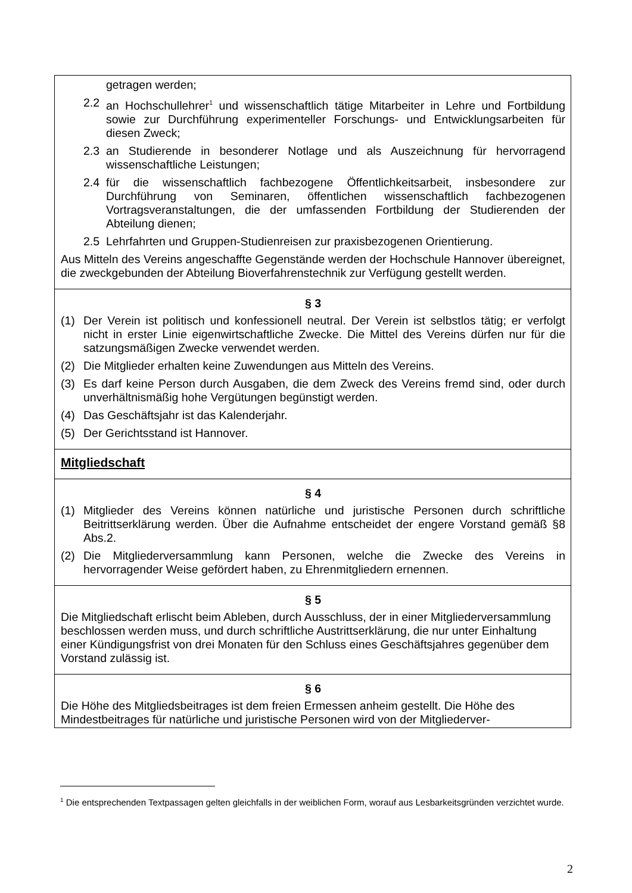getragen werden;
2.2 an Hochschullehrer<sup>1</sup> und wissenschaftlich tätige Mitarbeiter in Lehre und Fortbildung sowie zur Durchführung experimenteller Forschungs- und Entwicklungsarbeiten für diesen Zweck;
2.3 an Studierende in besonderer Notlage und als Auszeichnung für hervorragend wissenschaftliche Leistungen;
2.4 für die wissenschaftlich fachbezogene Öffentlichkeitsarbeit, insbesondere zur Durchführung von Seminaren, öffentlichen wissenschaftlich fachbezogenen Vortragsveranstaltungen, die der umfassenden Fortbildung der Studierenden der Abteilung dienen;
2.5 Lehrfahrten und Gruppen-Studienreisen zur praxisbezogenen Orientierung.
Aus Mitteln des Vereins angeschaffte Gegenstände werden der Hochschule Hannover übereignet, die zweckgebunden der Abteilung Bioverfahrenstechnik zur Verfügung gestellt werden.
§ 3
(1) Der Verein ist politisch und konfessionell neutral. Der Verein ist selbstlos tätig; er verfolgt nicht in erster Linie eigenwirtschaftliche Zwecke. Die Mittel des Vereins dürfen nur für die satzungsmäßigen Zwecke verwendet werden.
(2) Die Mitglieder erhalten keine Zuwendungen aus Mitteln des Vereins.
(3) Es darf keine Person durch Ausgaben, die dem Zweck des Vereins fremd sind, oder durch unverhältnismäßig hohe Vergütungen begünstigt werden.
(4) Das Geschäftsjahr ist das Kalenderjahr.
(5) Der Gerichtsstand ist Hannover.
Mitgliedschaft
§ 4
(1) Mitglieder des Vereins können natürliche und juristische Personen durch schriftliche Beitrittserklärung werden. Über die Aufnahme entscheidet der engere Vorstand gemäß §8 Abs.2.
(2) Die Mitgliederversammlung kann Personen, welche die Zwecke des Vereins in hervorragender Weise gefördert haben, zu Ehrenmitgliedern ernennen.
§ 5
Die Mitgliedschaft erlischt beim Ableben, durch Ausschluss, der in einer Mitgliederversammlung beschlossen werden muss, und durch schriftliche Austrittserklärung, die nur unter Einhaltung einer Kündigungsfrist von drei Monaten für den Schluss eines Geschäftsjahres gegenüber dem Vorstand zulässig ist.
§ 6
Die Höhe des Mitgliedsbeitrages ist dem freien Ermessen anheim gestellt. Die Höhe des Mindestbeitrages für natürliche und juristische Personen wird von der Mitgliederver-
<sup>1</sup> Die entsprechenden Textpassagen gelten gleichfalls in der weiblichen Form, worauf aus Lesbarkeitsgründen verzichtet wurde.
2